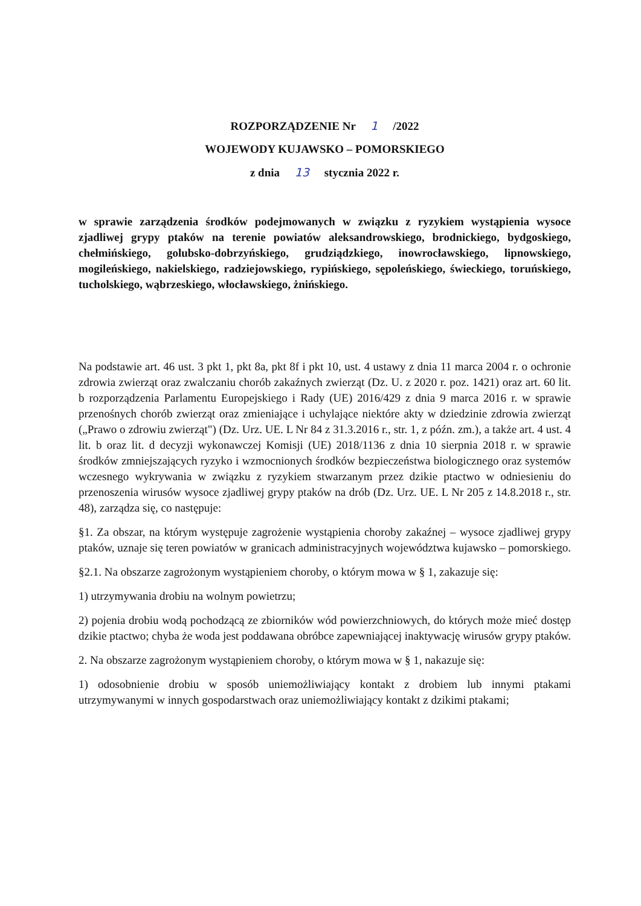ROZPORZĄDZENIE Nr 1 /2022
WOJEWODY KUJAWSKO – POMORSKIEGO
z dnia 13 stycznia 2022 r.
w sprawie zarządzenia środków podejmowanych w związku z ryzykiem wystąpienia wysoce zjadliwej grypy ptaków na terenie powiatów aleksandrowskiego, brodnickiego, bydgoskiego, chełmińskiego, golubsko-dobrzyńskiego, grudziądzkiego, inowrocławskiego, lipnowskiego, mogileńskiego, nakielskiego, radziejowskiego, rypińskiego, sępoleńskiego, świeckiego, toruńskiego, tucholskiego, wąbrzeskiego, włocławskiego, żnińskiego.
Na podstawie art. 46 ust. 3 pkt 1, pkt 8a, pkt 8f i pkt 10, ust. 4 ustawy z dnia 11 marca 2004 r. o ochronie zdrowia zwierząt oraz zwalczaniu chorób zakaźnych zwierząt (Dz. U. z 2020 r. poz. 1421) oraz art. 60 lit. b rozporządzenia Parlamentu Europejskiego i Rady (UE) 2016/429 z dnia 9 marca 2016 r. w sprawie przenośnych chorób zwierząt oraz zmieniające i uchylające niektóre akty w dziedzinie zdrowia zwierząt („Prawo o zdrowiu zwierząt") (Dz. Urz. UE. L Nr 84 z 31.3.2016 r., str. 1, z późn. zm.), a także art. 4 ust. 4 lit. b oraz lit. d decyzji wykonawczej Komisji (UE) 2018/1136 z dnia 10 sierpnia 2018 r. w sprawie środków zmniejszających ryzyko i wzmocnionych środków bezpieczeństwa biologicznego oraz systemów wczesnego wykrywania w związku z ryzykiem stwarzanym przez dzikie ptactwo w odniesieniu do przenoszenia wirusów wysoce zjadliwej grypy ptaków na drób (Dz. Urz. UE. L Nr 205 z 14.8.2018 r., str. 48), zarządza się, co następuje:
§1. Za obszar, na którym występuje zagrożenie wystąpienia choroby zakaźnej – wysoce zjadliwej grypy ptaków, uznaje się teren powiatów w granicach administracyjnych województwa kujawsko – pomorskiego.
§2.1. Na obszarze zagrożonym wystąpieniem choroby, o którym mowa w § 1, zakazuje się:
1) utrzymywania drobiu na wolnym powietrzu;
2) pojenia drobiu wodą pochodzącą ze zbiorników wód powierzchniowych, do których może mieć dostęp dzikie ptactwo; chyba że woda jest poddawana obróbce zapewniającej inaktywację wirusów grypy ptaków.
2. Na obszarze zagrożonym wystąpieniem choroby, o którym mowa w § 1, nakazuje się:
1) odosobnienie drobiu w sposób uniemożliwiający kontakt z drobiem lub innymi ptakami utrzymywanymi w innych gospodarstwach oraz uniemożliwiający kontakt z dzikimi ptakami;